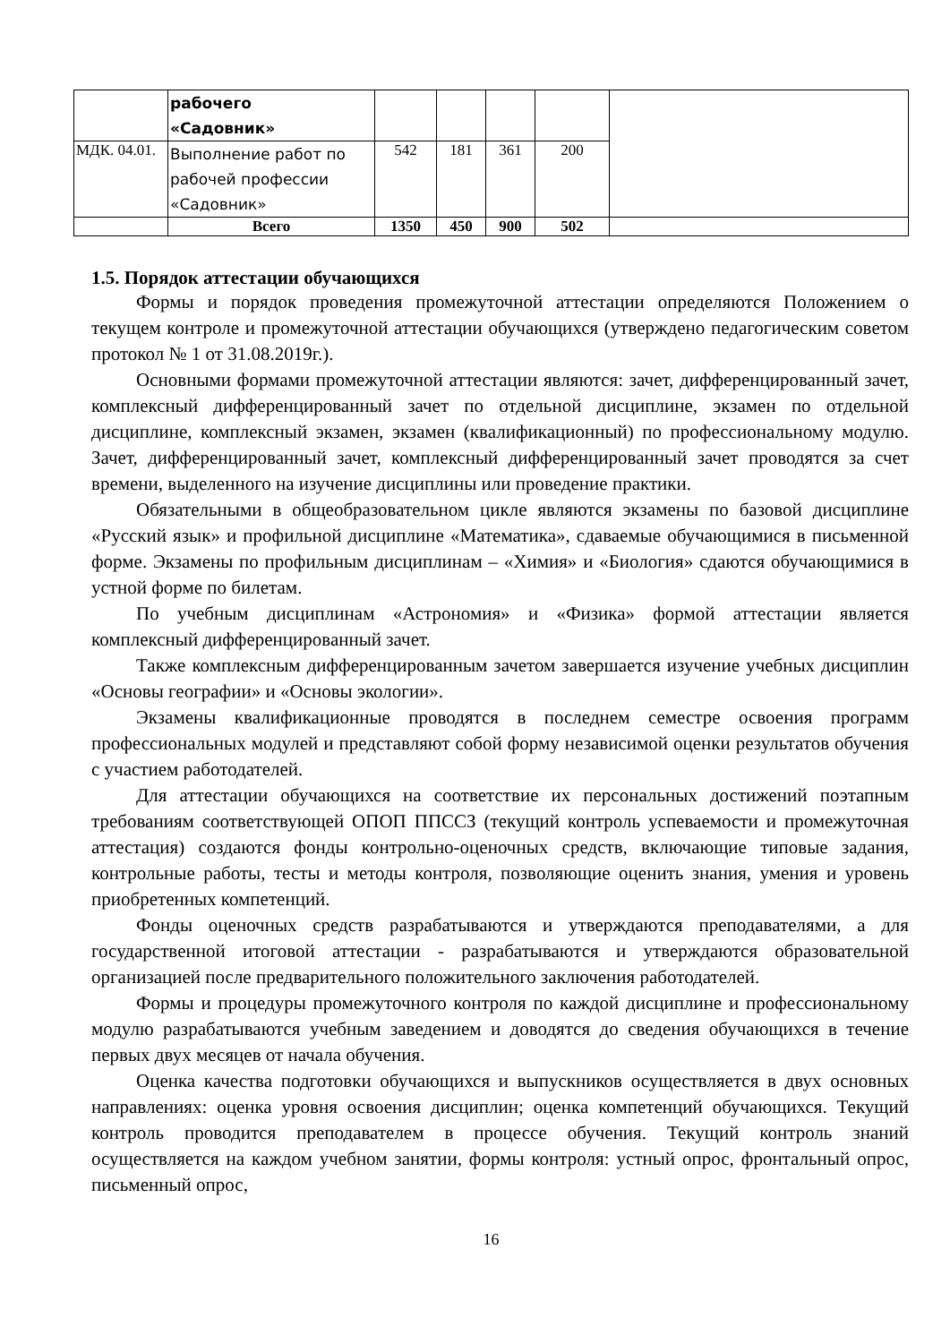| | рабочего «Садовник» | | | | | |
| МДК. 04.01. | Выполнение работ по рабочей профессии «Садовник» | 542 | 181 | 361 | 200 | |
| | Всего | 1350 | 450 | 900 | 502 | |
1.5. Порядок аттестации обучающихся
Формы и порядок проведения промежуточной аттестации определяются Положением о текущем контроле и промежуточной аттестации обучающихся (утверждено педагогическим советом протокол № 1 от 31.08.2019г.).
Основными формами промежуточной аттестации являются: зачет, дифференцированный зачет, комплексный дифференцированный зачет по отдельной дисциплине, экзамен по отдельной дисциплине, комплексный экзамен, экзамен (квалификационный) по профессиональному модулю. Зачет, дифференцированный зачет, комплексный дифференцированный зачет проводятся за счет времени, выделенного на изучение дисциплины или проведение практики.
Обязательными в общеобразовательном цикле являются экзамены по базовой дисциплине «Русский язык» и профильной дисциплине «Математика», сдаваемые обучающимися в письменной форме. Экзамены по профильным дисциплинам – «Химия» и «Биология» сдаются обучающимися в устной форме по билетам.
По учебным дисциплинам «Астрономия» и «Физика» формой аттестации является комплексный дифференцированный зачет.
Также комплексным дифференцированным зачетом завершается изучение учебных дисциплин «Основы географии» и «Основы экологии».
Экзамены квалификационные проводятся в последнем семестре освоения программ профессиональных модулей и представляют собой форму независимой оценки результатов обучения с участием работодателей.
Для аттестации обучающихся на соответствие их персональных достижений поэтапным требованиям соответствующей ОПОП ППССЗ (текущий контроль успеваемости и промежуточная аттестация) создаются фонды контрольно-оценочных средств, включающие типовые задания, контрольные работы, тесты и методы контроля, позволяющие оценить знания, умения и уровень приобретенных компетенций.
Фонды оценочных средств разрабатываются и утверждаются преподавателями, а для государственной итоговой аттестации - разрабатываются и утверждаются образовательной организацией после предварительного положительного заключения работодателей.
Формы и процедуры промежуточного контроля по каждой дисциплине и профессиональному модулю разрабатываются учебным заведением и доводятся до сведения обучающихся в течение первых двух месяцев от начала обучения.
Оценка качества подготовки обучающихся и выпускников осуществляется в двух основных направлениях: оценка уровня освоения дисциплин; оценка компетенций обучающихся. Текущий контроль проводится преподавателем в процессе обучения. Текущий контроль знаний осуществляется на каждом учебном занятии, формы контроля: устный опрос, фронтальный опрос, письменный опрос,
16